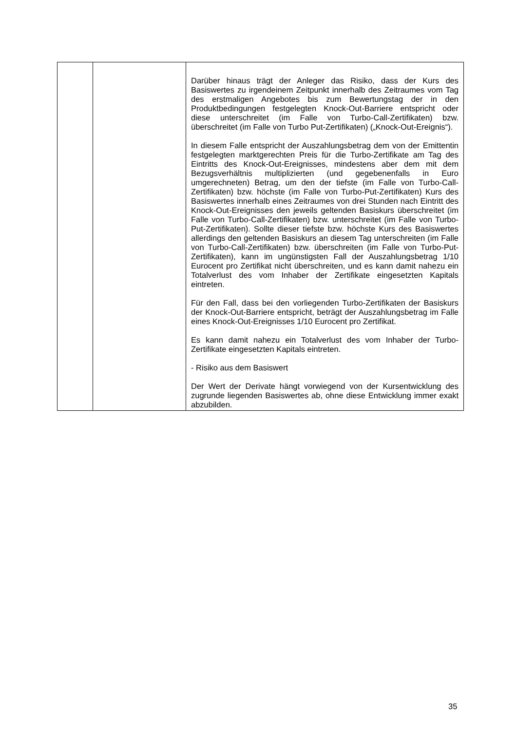| | | Darüber hinaus trägt der Anleger das Risiko, dass der Kurs des Basiswertes zu irgendeinem Zeitpunkt innerhalb des Zeitraumes vom Tag des erstmaligen Angebotes bis zum Bewertungstag der in den Produktbedingungen festgelegten Knock-Out-Barriere entspricht oder diese unterschreitet (im Falle von Turbo-Call-Zertifikaten) bzw. überschreitet (im Falle von Turbo Put-Zertifikaten) („Knock-Out-Ereignis“). In diesem Falle entspricht der Auszahlungsbetrag dem von der Emittentin festgelegten marktgerechten Preis für die Turbo-Zertifikate am Tag des Eintritts des Knock-Out-Ereignisses, mindestens aber dem mit dem Bezugsverhältnis multiplizierten (und gegebenenfalls in Euro umgerechneten) Betrag, um den der tiefste (im Falle von Turbo-Call-Zertifikaten) bzw. höchste (im Falle von Turbo-Put-Zertifikaten) Kurs des Basiswertes innerhalb eines Zeitraumes von drei Stunden nach Eintritt des Knock-Out-Ereignisses den jeweils geltenden Basiskurs überschreitet (im Falle von Turbo-Call-Zertifikaten) bzw. unterschreitet (im Falle von Turbo-Put-Zertifikaten). Sollte dieser tiefste bzw. höchste Kurs des Basiswertes allerdings den geltenden Basiskurs an diesem Tag unterschreiten (im Falle von Turbo-Call-Zertifikaten) bzw. überschreiten (im Falle von Turbo-Put-Zertifikaten), kann im ungünstigsten Fall der Auszahlungsbetrag 1/10 Eurocent pro Zertifikat nicht überschreiten, und es kann damit nahezu ein Totalverlust des vom Inhaber der Zertifikate eingesetzten Kapitals eintreten. Für den Fall, dass bei den vorliegenden Turbo-Zertifikaten der Basiskurs der Knock-Out-Barriere entspricht, beträgt der Auszahlungsbetrag im Falle eines Knock-Out-Ereignisses 1/10 Eurocent pro Zertifikat. Es kann damit nahezu ein Totalverlust des vom Inhaber der Turbo-Zertifikate eingesetzten Kapitals eintreten. - Risiko aus dem Basiswert Der Wert der Derivate hängt vorwiegend von der Kursentwicklung des zugrunde liegenden Basiswertes ab, ohne diese Entwicklung immer exakt abzubilden. |
35